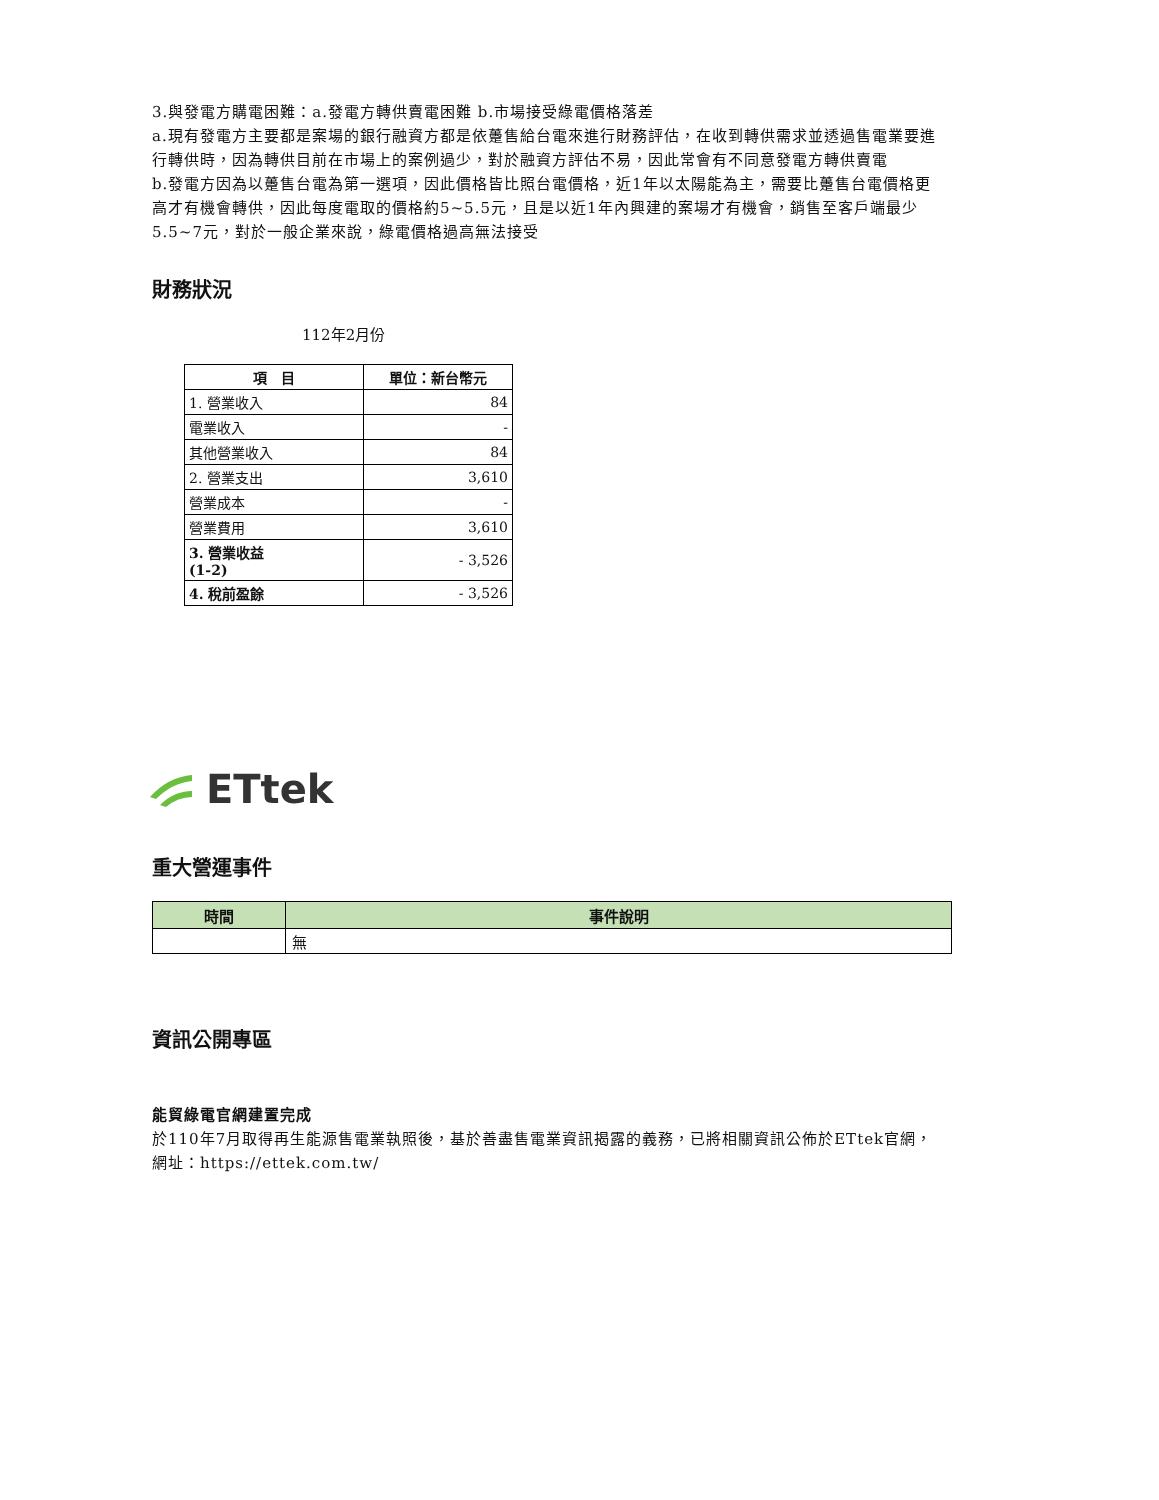3.與發電方購電困難：a.發電方轉供賣電困難 b.市場接受綠電價格落差
a.現有發電方主要都是案場的銀行融資方都是依躉售給台電來進行財務評估，在收到轉供需求並透過售電業要進行轉供時，因為轉供目前在市場上的案例過少，對於融資方評估不易，因此常會有不同意發電方轉供賣電
b.發電方因為以躉售台電為第一選項，因此價格皆比照台電價格，近1年以太陽能為主，需要比躉售台電價格更高才有機會轉供，因此每度電取的價格約5~5.5元，且是以近1年內興建的案場才有機會，銷售至客戶端最少5.5~7元，對於一般企業來說，綠電價格過高無法接受
財務狀況
112年2月份
| 項 目 | 單位：新台幣元 |
| --- | --- |
| 1. 營業收入 | 84 |
| 電業收入 | - |
| 其他營業收入 | 84 |
| 2. 營業支出 | 3,610 |
| 營業成本 | - |
| 營業費用 | 3,610 |
| 3. 營業收益 (1-2) | - 3,526 |
| 4. 稅前盈餘 | - 3,526 |
ETtek
重大營運事件
| 時間 | 事件說明 |
| --- | --- |
| | 無 |
資訊公開專區
能貿綠電官網建置完成
於110年7月取得再生能源售電業執照後，基於善盡售電業資訊揭露的義務，已將相關資訊公佈於ETtek官網，網址：https://ettek.com.tw/